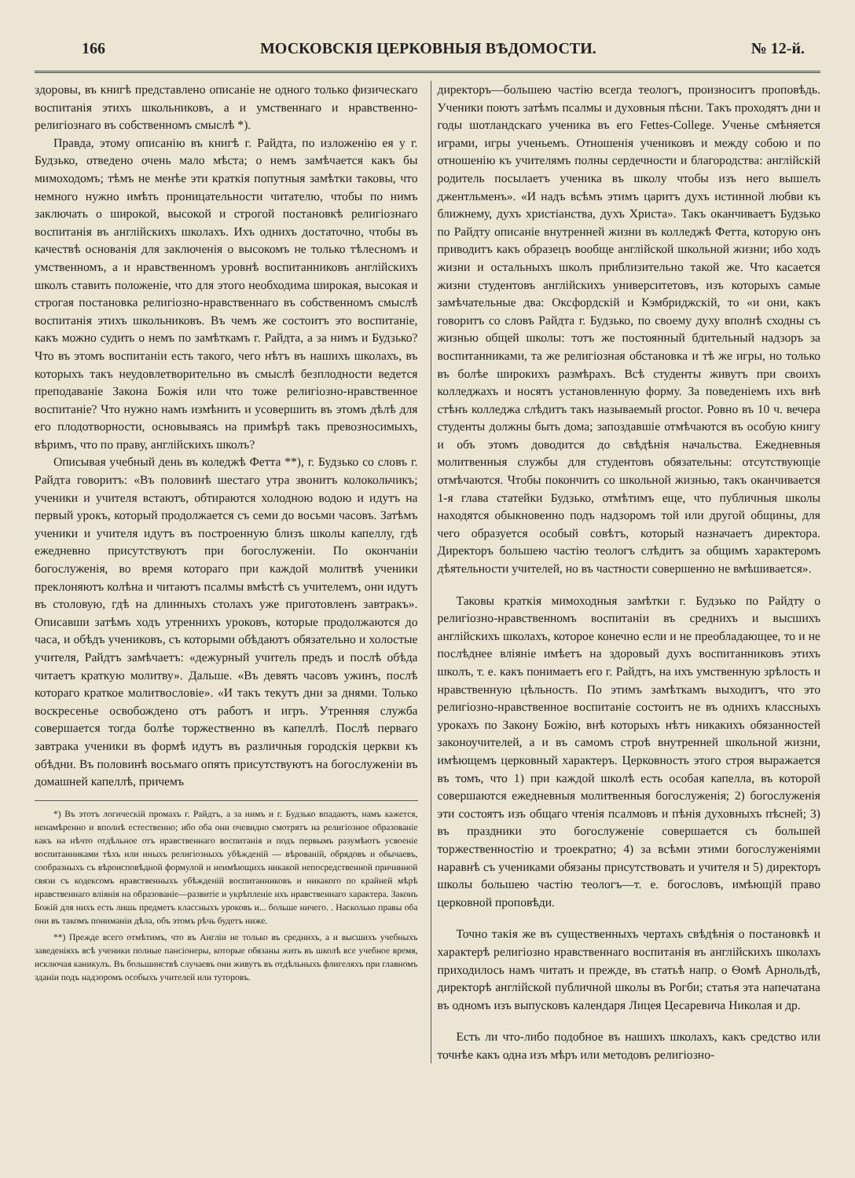166 МОСКОВСКІЯ ЦЕРКОВНЫЯ ВѢДОМОСТИ. № 12-й.
здоровы, въ книгѣ представлено описаніе не одного только физическаго воспитанія этихъ школьниковъ, а и умственнаго и нравственно-религіознаго въ собственномъ смыслѣ *).
Правда, этому описанію въ книгѣ г. Райдта, по изложенію ея у г. Будзько, отведено очень мало мѣста; о немъ замѣчается какъ бы мимоходомъ; тѣмъ не менѣе эти краткія попутныя замѣтки таковы, что немного нужно имѣть проницательности читателю, чтобы по нимъ заключать о широкой, высокой и строгой постановкѣ религіознаго воспитанія въ англійскихъ школахъ. Ихъ однихъ достаточно, чтобы въ качествѣ основанія для заключенія о высокомъ не только тѣлесномъ и умственномъ, а и нравственномъ уровнѣ воспитанниковъ англійскихъ школъ ставить положеніе, что для этого необходима широкая, высокая и строгая постановка религіозно-нравственнаго въ собственномъ смыслѣ воспитанія этихъ школьниковъ. Въ чемъ же состоитъ это воспитаніе, какъ можно судить о немъ по замѣткамъ г. Райдта, а за нимъ и Будзько? Что въ этомъ воспитаніи есть такого, чего нѣтъ въ нашихъ школахъ, въ которыхъ такъ неудовлетворительно въ смыслѣ безплодности ведется преподаваніе Закона Божія или что тоже религіозно-нравственное воспитаніе? Что нужно намъ измѣнить и усовершить въ этомъ дѣлѣ для его плодотворности, основываясь на примѣрѣ такъ превозносимыхъ, вѣримъ, что по праву, англійскихъ школъ?
Описывая учебный день въ коледжѣ Фетта **), г. Будзько со словъ г. Райдта говоритъ: «Въ половинѣ шестаго утра звонитъ колокольчикъ; ученики и учителя встаютъ, обтираются холодною водою и идутъ на первый урокъ, который продолжается съ семи до восьми часовъ. Затѣмъ ученики и учителя идутъ въ построенную близъ школы капеллу, гдѣ ежедневно присутствуютъ при богослуженіи. По окончаніи богослуженія, во время котораго при каждой молитвѣ ученики преклоняютъ колѣна и читаютъ псалмы вмѣстѣ съ учителемъ, они идутъ въ столовую, гдѣ на длинныхъ столахъ уже приготовленъ завтракъ». Описавши затѣмъ ходъ утреннихъ уроковъ, которые продолжаются до часа, и обѣдъ учениковъ, съ которыми обѣдаютъ обязательно и холостые учителя, Райдтъ замѣчаетъ: «дежурный учитель предъ и послѣ обѣда читаетъ краткую молитву». Дальше. «Въ девять часовъ ужинъ, послѣ котораго краткое молитвословіе». «И такъ текутъ дни за днями. Только воскресенье освобождено отъ работъ и игръ. Утренняя служба совершается тогда болѣе торжественно въ капеллѣ. Послѣ перваго завтрака ученики въ формѣ идутъ въ различныя городскія церкви къ обѣдни. Въ половинѣ восьмаго опять присутствуютъ на богослуженіи въ домашней капеллѣ, причемъ
*) Въ этотъ логическій промахъ г. Райдтъ, а за нимъ и г. Будзько впадаютъ, намъ кажется, ненамѣренно и вполнѣ естественно; ибо оба они очевидно смотрятъ на религіозное образованіе какъ на нѣчто отдѣльное отъ нравственнаго воспитанія и подъ первымъ разумѣютъ усвоеніе воспитанниками тѣхъ или иныхъ религіозныхъ убѣжденій — вѣрованій, обрядовъ и обычаевъ, сообразныхъ съ вѣроисповѣдной формулой и неимѣющихъ никакой непосредственной причинной связи съ кодексомъ нравственныхъ убѣжденій воспитанниковъ и никакого по крайней мѣрѣ нравственнаго вліянія на образованіе—развитіе и укрѣпленіе ихъ нравственнаго характера. Законъ Божій для нихъ есть лишь предметъ классныхъ уроковъ и... больше ничего. . Насколько правы оба они въ такомъ пониманіи дѣла, объ этомъ рѣчь будетъ ниже.
**) Прежде всего отмѣтимъ, что въ Англіи не только въ среднихъ, а и высшихъ учебныхъ заведеніяхъ всѣ ученики полные пансіонеры, которые обязаны жить въ школѣ все учебное время, исключая каникулъ. Въ большинствѣ случаевъ они живутъ въ отдѣльныхъ флигеляхъ при главномъ зданіи подъ надзоромъ особыхъ учителей или туторовъ.
директоръ—большею частію всегда теологъ, произноситъ проповѣдь. Ученики поютъ затѣмъ псалмы и духовныя пѣсни. Такъ проходятъ дни и годы шотландскаго ученика въ его Fettes-College. Ученье смѣняется играми, игры ученьемъ. Отношенія учениковъ и между собою и по отношенію къ учителямъ полны сердечности и благородства: англійскій родитель посылаетъ ученика въ школу чтобы изъ него вышелъ джентльменъ». «И надъ всѣмъ этимъ царитъ духъ истинной любви къ ближнему, духъ христіанства, духъ Христа». Такъ оканчиваетъ Будзько по Райдту описаніе внутренней жизни въ колледжѣ Фетта, которую онъ приводитъ какъ образецъ вообще англійской школьной жизни; ибо ходъ жизни и остальныхъ школъ приблизительно такой же. Что касается жизни студентовъ англійскихъ университетовъ, изъ которыхъ самые замѣчательные два: Оксфордскій и Кэмбриджскій, то «и они, какъ говоритъ со словъ Райдта г. Будзько, по своему духу вполнѣ сходны съ жизнью общей школы: тотъ же постоянный бдительный надзоръ за воспитанниками, та же религіозная обстановка и тѣ же игры, но только въ болѣе широкихъ размѣрахъ. Всѣ студенты живутъ при своихъ колледжахъ и носятъ установленную форму. За поведеніемъ ихъ внѣ стѣнъ колледжа слѣдитъ такъ называемый proctor. Ровно въ 10 ч. вечера студенты должны быть дома; запоздавшіе отмѣчаются въ особую книгу и объ этомъ доводится до свѣдѣнія начальства. Ежедневныя молитвенныя службы для студентовъ обязательны: отсутствующіе отмѣчаются. Чтобы покончить со школьной жизнью, такъ оканчивается 1-я глава статейки Будзько, отмѣтимъ еще, что публичныя школы находятся обыкновенно подъ надзоромъ той или другой общины, для чего образуется особый совѣтъ, который назначаетъ директора. Директоръ большею частію теологъ слѣдитъ за общимъ характеромъ дѣятельности учителей, но въ частности совершенно не вмѣшивается».
Таковы краткія мимоходныя замѣтки г. Будзько по Райдту о религіозно-нравственномъ воспитаніи въ среднихъ и высшихъ англійскихъ школахъ, которое конечно если и не преобладающее, то и не послѣднее вліяніе имѣетъ на здоровый духъ воспитанниковъ этихъ школъ, т. е. какъ понимаетъ его г. Райдтъ, на ихъ умственную зрѣлость и нравственную цѣльность. По этимъ замѣткамъ выходитъ, что это религіозно-нравственное воспитаніе состоитъ не въ однихъ классныхъ урокахъ по Закону Божію, внѣ которыхъ нѣтъ никакихъ обязанностей законоучителей, а и въ самомъ строѣ внутренней школьной жизни, имѣющемъ церковный характеръ. Церковность этого строя выражается въ томъ, что 1) при каждой школѣ есть особая капелла, въ которой совершаются ежедневныя молитвенныя богослуженія; 2) богослуженія эти состоятъ изъ общаго чтенія псалмовъ и пѣнія духовныхъ пѣсней; 3) въ праздники это богослуженіе совершается съ большей торжественностію и троекратно; 4) за всѣми этими богослуженіями наравнѣ съ учениками обязаны присутствовать и учителя и 5) директоръ школы большею частію теологъ—т. е. богословъ, имѣющій право церковной проповѣди.
Точно такія же въ существенныхъ чертахъ свѣдѣнія о постановкѣ и характерѣ религіозно нравственнаго воспитанія въ англійскихъ школахъ приходилось намъ читать и прежде, въ статьѣ напр. о Ѳомѣ Арнольдѣ, директорѣ англійской публичной школы въ Рогби; статья эта напечатана въ одномъ изъ выпусковъ календаря Лицея Цесаревича Николая и др.
Есть ли что-либо подобное въ нашихъ школахъ, какъ средство или точнѣе какъ одна изъ мѣръ или методовъ религіозно-